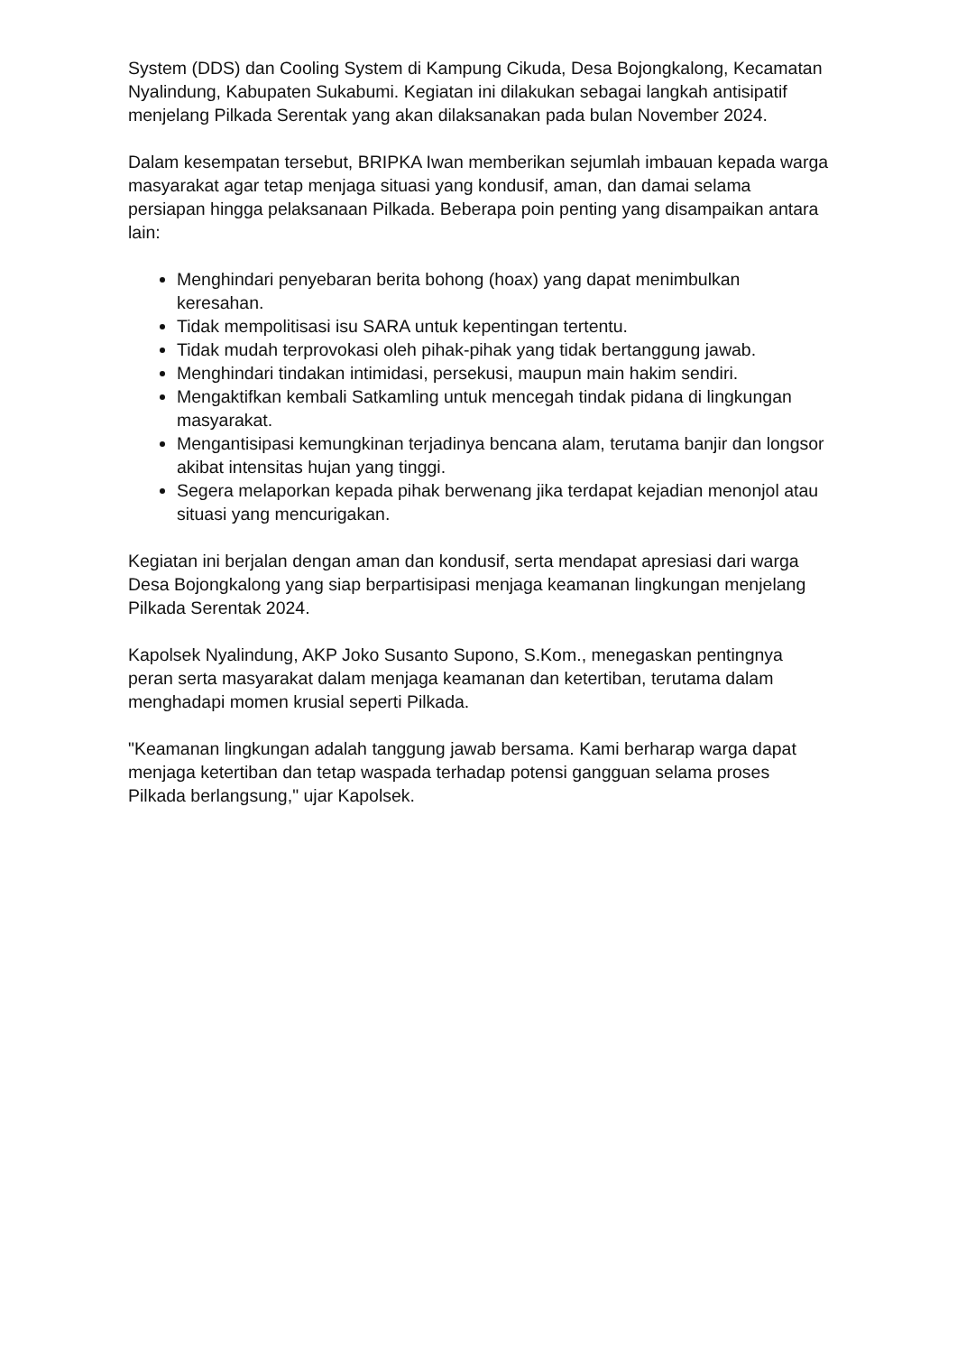System (DDS) dan Cooling System di Kampung Cikuda, Desa Bojongkalong, Kecamatan Nyalindung, Kabupaten Sukabumi. Kegiatan ini dilakukan sebagai langkah antisipatif menjelang Pilkada Serentak yang akan dilaksanakan pada bulan November 2024.
Dalam kesempatan tersebut, BRIPKA Iwan memberikan sejumlah imbauan kepada warga masyarakat agar tetap menjaga situasi yang kondusif, aman, dan damai selama persiapan hingga pelaksanaan Pilkada. Beberapa poin penting yang disampaikan antara lain:
Menghindari penyebaran berita bohong (hoax) yang dapat menimbulkan keresahan.
Tidak mempolitisasi isu SARA untuk kepentingan tertentu.
Tidak mudah terprovokasi oleh pihak-pihak yang tidak bertanggung jawab.
Menghindari tindakan intimidasi, persekusi, maupun main hakim sendiri.
Mengaktifkan kembali Satkamling untuk mencegah tindak pidana di lingkungan masyarakat.
Mengantisipasi kemungkinan terjadinya bencana alam, terutama banjir dan longsor akibat intensitas hujan yang tinggi.
Segera melaporkan kepada pihak berwenang jika terdapat kejadian menonjol atau situasi yang mencurigakan.
Kegiatan ini berjalan dengan aman dan kondusif, serta mendapat apresiasi dari warga Desa Bojongkalong yang siap berpartisipasi menjaga keamanan lingkungan menjelang Pilkada Serentak 2024.
Kapolsek Nyalindung, AKP Joko Susanto Supono, S.Kom., menegaskan pentingnya peran serta masyarakat dalam menjaga keamanan dan ketertiban, terutama dalam menghadapi momen krusial seperti Pilkada.
"Keamanan lingkungan adalah tanggung jawab bersama. Kami berharap warga dapat menjaga ketertiban dan tetap waspada terhadap potensi gangguan selama proses Pilkada berlangsung," ujar Kapolsek.